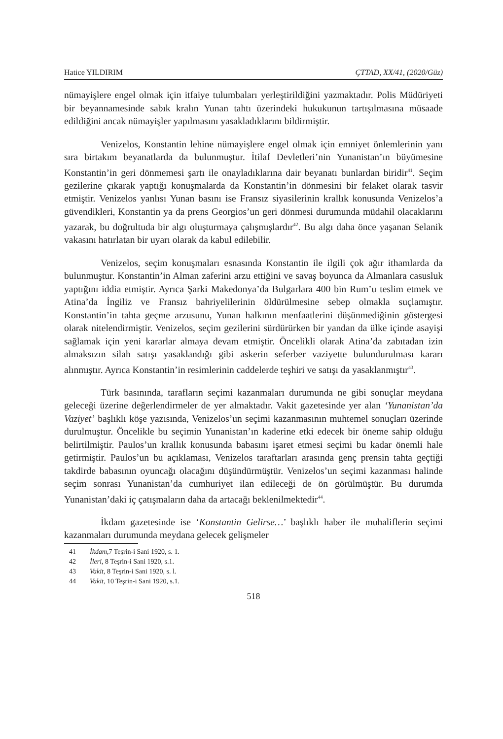Hatice YILDIRIM ÇTTAD, XX/41, (2020/Güz)
nümayişlere engel olmak için itfaiye tulumbaları yerleştirildiğini yazmaktadır. Polis Müdüriyeti bir beyannamesinde sabık kralın Yunan tahtı üzerindeki hukukunun tartışılmasına müsaade edildiğini ancak nümayişler yapılmasını yasakladıklarını bildirmiştir.
Venizelos, Konstantin lehine nümayişlere engel olmak için emniyet önlemlerinin yanı sıra birtakım beyanatlarda da bulunmuştur. İtilaf Devletleri’nin Yunanistan’ın büyümesine Konstantin’in geri dönmemesi şartı ile onayladıklarına dair beyanatı bunlardan biridir<sup>41</sup>. Seçim gezilerine çıkarak yaptığı konuşmalarda da Konstantin’in dönmesini bir felaket olarak tasvir etmiştir. Venizelos yanlısı Yunan basını ise Fransız siyasilerinin krallık konusunda Venizelos’a güvendikleri, Konstantin ya da prens Georgios’un geri dönmesi durumunda müdahil olacaklarını yazarak, bu doğrultuda bir algı oluşturmaya çalışmışlardır<sup>42</sup>. Bu algı daha önce yaşanan Selanik vakasını hatırlatan bir uyarı olarak da kabul edilebilir.
Venizelos, seçim konuşmaları esnasında Konstantin ile ilgili çok ağır ithamlarda da bulunmuştur. Konstantin’in Alman zaferini arzu ettiğini ve savaş boyunca da Almanlara casusluk yaptığını iddia etmiştir. Ayrıca Şarki Makedonya’da Bulgarlara 400 bin Rum’u teslim etmek ve Atina’da İngiliz ve Fransız bahriyelilerinin öldürülmesine sebep olmakla suçlamıştır. Konstantin’in tahta geçme arzusunu, Yunan halkının menfaatlerini düşünmediğinin göstergesi olarak nitelendirmiştir. Venizelos, seçim gezilerini sürdürürken bir yandan da ülke içinde asayişi sağlamak için yeni kararlar almaya devam etmiştir. Öncelikli olarak Atina’da zabıtadan izin almaksızın silah satışı yasaklandığı gibi askerin seferber vaziyette bulundurulması kararı alınmıştır. Ayrıca Konstantin’in resimlerinin caddelerde teşhiri ve satışı da yasaklanmıştır<sup>43</sup>.
Türk basınında, tarafların seçimi kazanmaları durumunda ne gibi sonuçlar meydana geleceği üzerine değerlendirmeler de yer almaktadır. Vakit gazetesinde yer alan ‘Yunanistan’da Vaziyet’ başlıklı köşe yazısında, Venizelos’un seçimi kazanmasının muhtemel sonuçları üzerinde durulmuştur. Öncelikle bu seçimin Yunanistan’ın kaderine etki edecek bir öneme sahip olduğu belirtilmiştir. Paulos’un krallık konusunda babasını işaret etmesi seçimi bu kadar önemli hale getirmiştir. Paulos’un bu açıklaması, Venizelos taraftarları arasında genç prensin tahta geçtiği takdirde babasının oyuncağı olacağını düşündürmüştür. Venizelos’un seçimi kazanması halinde seçim sonrası Yunanistan’da cumhuriyet ilan edileceği de ön görülmüştür. Bu durumda Yunanistan’daki iç çatışmaların daha da artacağı beklenilmektedir<sup>44</sup>.
İkdam gazetesinde ise ‘Konstantin Gelirse…’ başlıklı haber ile muhaliflerin seçimi kazanmaları durumunda meydana gelecek gelişmeler
41 İkdam,7 Teşrin-i Sani 1920, s. 1.
42 İleri, 8 Teşrin-i Sani 1920, s.1.
43 Vakit, 8 Teşrin-i Sani 1920, s. l.
44 Vakit, 10 Teşrin-i Sani 1920, s.1.
518